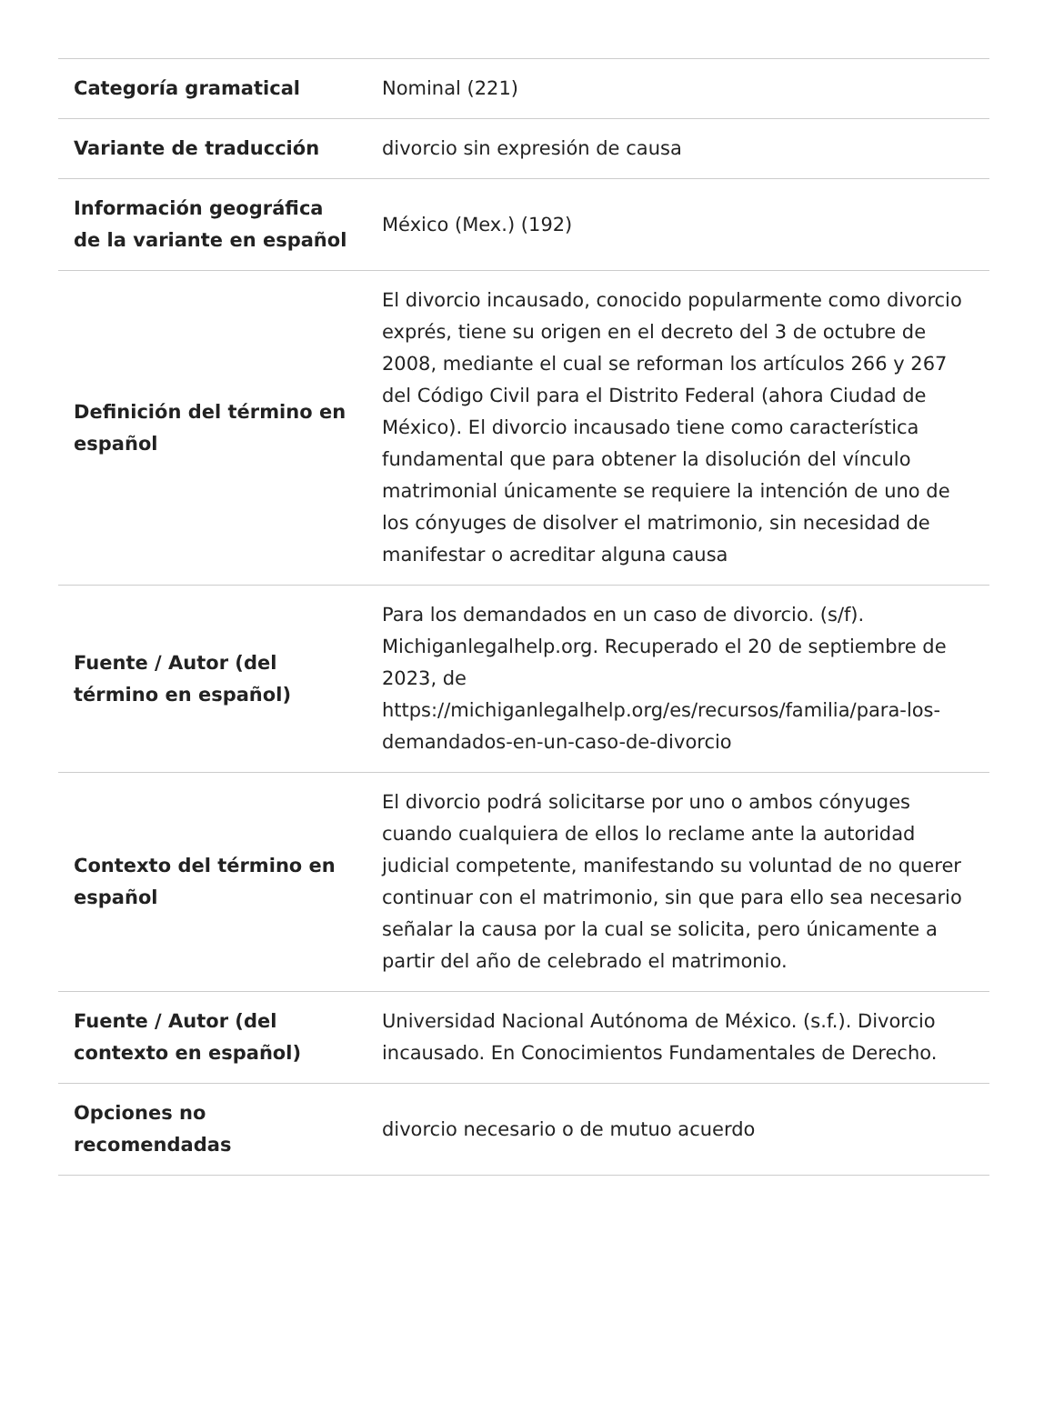| Categoría gramatical | Nominal (221) |
| Variante de traducción | divorcio sin expresión de causa |
| Información geográfica de la variante en español | México (Mex.) (192) |
| Definición del término en español | El divorcio incausado, conocido popularmente como divorcio exprés, tiene su origen en el decreto del 3 de octubre de 2008, mediante el cual se reforman los artículos 266 y 267 del Código Civil para el Distrito Federal (ahora Ciudad de México). El divorcio incausado tiene como característica fundamental que para obtener la disolución del vínculo matrimonial únicamente se requiere la intención de uno de los cónyuges de disolver el matrimonio, sin necesidad de manifestar o acreditar alguna causa |
| Fuente / Autor (del término en español) | Para los demandados en un caso de divorcio. (s/f). Michiganlegalhelp.org. Recuperado el 20 de septiembre de 2023, de https://michiganlegalhelp.org/es/recursos/familia/para-los-demandados-en-un-caso-de-divorcio |
| Contexto del término en español | El divorcio podrá solicitarse por uno o ambos cónyuges cuando cualquiera de ellos lo reclame ante la autoridad judicial competente, manifestando su voluntad de no querer continuar con el matrimonio, sin que para ello sea necesario señalar la causa por la cual se solicita, pero únicamente a partir del año de celebrado el matrimonio. |
| Fuente / Autor (del contexto en español) | Universidad Nacional Autónoma de México. (s.f.). Divorcio incausado. En Conocimientos Fundamentales de Derecho. |
| Opciones no recomendadas | divorcio necesario o de mutuo acuerdo |